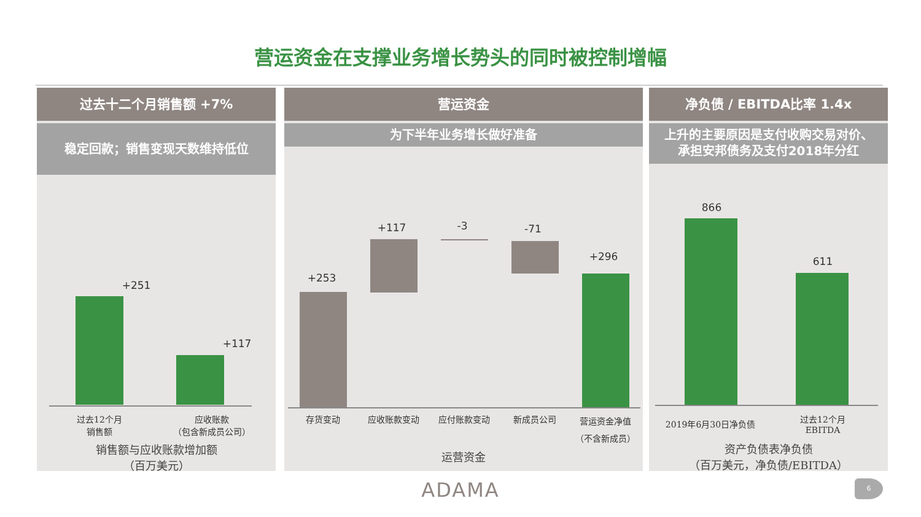营运资金在支撑业务增长势头的同时被控制增幅
过去十二个月销售额 +7%
稳定回款；销售变现天数维持低位
+251
+117
过去12个月
销售额
应收账款
（包含新成员公司）
销售额与应收账款增加额
（百万美元）
营运资金
为下半年业务增长做好准备
+253
+117 -3 -71
+296
存货变动 应收账款变动 应付账款变动 新成员公司
营运资金净值
（不含新成员）
运营资金
净负债 / EBITDA比率 1.4x
上升的主要原因是支付收购交易对价、
承担安邦债务及支付2018年分红
866
611
2019年6月30日净负债
过去12个月
EBITDA
资产负债表净负债
（百万美元，净负债/EBITDA）
ADAMA 6